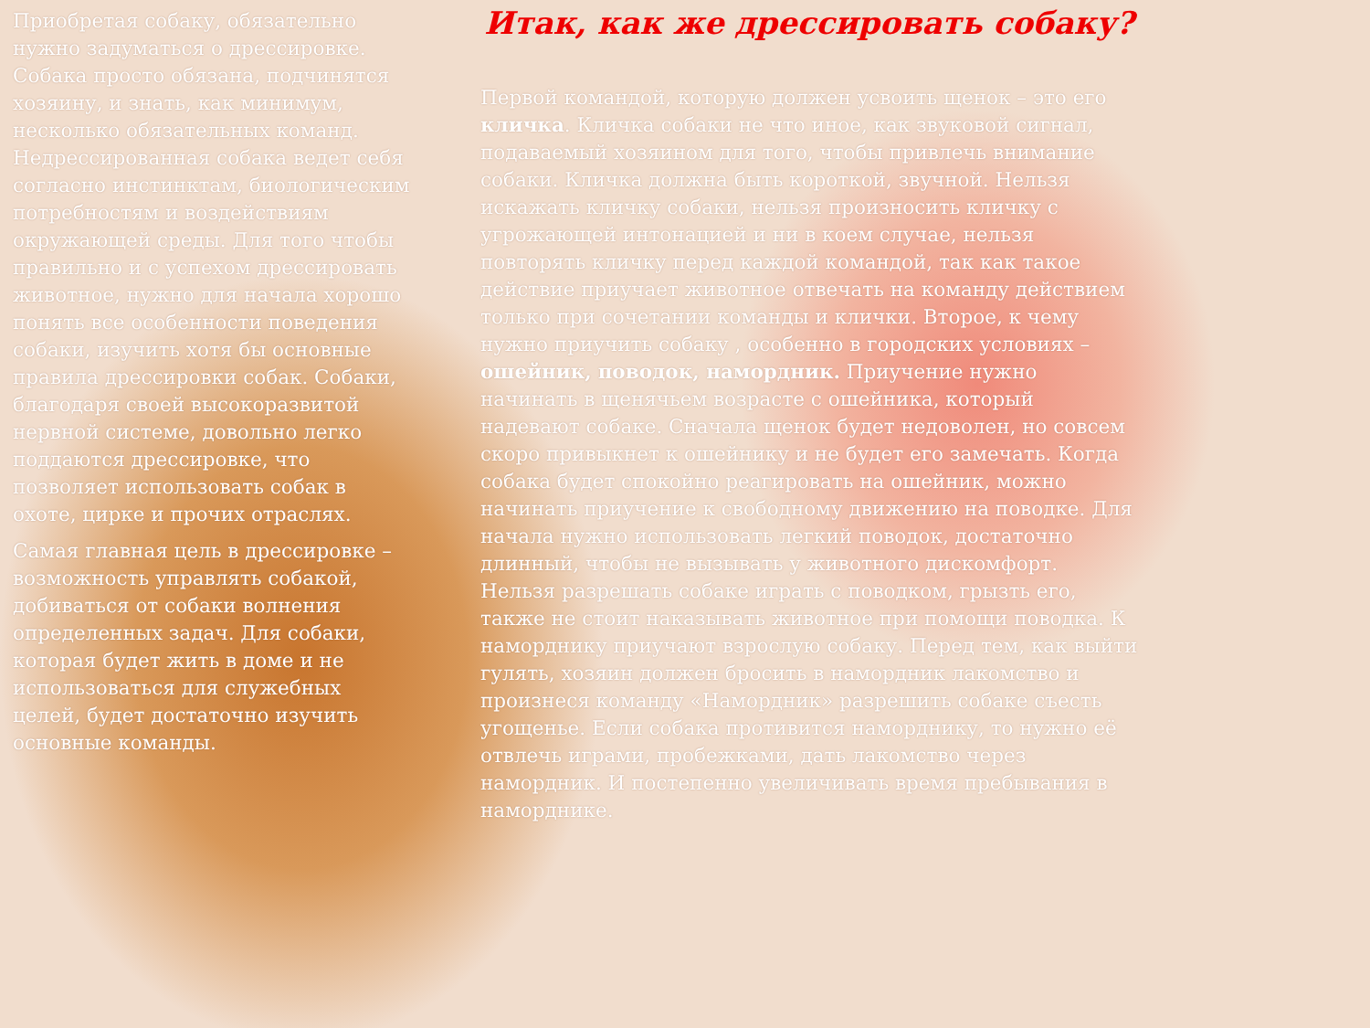Приобретая собаку, обязательно нужно задуматься о дрессировке. Собака просто обязана, подчинятся хозяину, и знать, как минимум, несколько обязательных команд. Недрессированная собака ведет себя согласно инстинктам, биологическим потребностям и воздействиям окружающей среды. Для того чтобы правильно и с успехом дрессировать животное, нужно для начала хорошо понять все особенности поведения собаки, изучить хотя бы основные правила дрессировки собак. Собаки, благодаря своей высокоразвитой нервной системе, довольно легко поддаются дрессировке, что позволяет использовать собак в охоте, цирке и прочих отраслях.
Самая главная цель в дрессировке – возможность управлять собакой, добиваться от собаки волнения определенных задач. Для собаки, которая будет жить в доме и не использоваться для служебных целей, будет достаточно изучить основные команды.
Итак, как же дрессировать собаку?
Первой командой, которую должен усвоить щенок – это его кличка. Кличка собаки не что иное, как звуковой сигнал, подаваемый хозяином для того, чтобы привлечь внимание собаки. Кличка должна быть короткой, звучной. Нельзя искажать кличку собаки, нельзя произносить кличку с угрожающей интонацией и ни в коем случае, нельзя повторять кличку перед каждой командой, так как такое действие приучает животное отвечать на команду действием только при сочетании команды и клички. Второе, к чему нужно приучить собаку , особенно в городских условиях – ошейник, поводок, намордник. Приучение нужно начинать в щенячьем возрасте с ошейника, который надевают собаке. Сначала щенок будет недоволен, но совсем скоро привыкнет к ошейнику и не будет его замечать. Когда собака будет спокойно реагировать на ошейник, можно начинать приучение к свободному движению на поводке. Для начала нужно использовать легкий поводок, достаточно длинный, чтобы не вызывать у животного дискомфорт. Нельзя разрешать собаке играть с поводком, грызть его, также не стоит наказывать животное при помощи поводка. К наморднику приучают взрослую собаку. Перед тем, как выйти гулять, хозяин должен бросить в намордник лакомство и произнеся команду «Намордник» разрешить собаке съесть угощенье. Если собака противится наморднику, то нужно её отвлечь играми, пробежками, дать лакомство через намордник. И постепенно увеличивать время пребывания в наморднике.